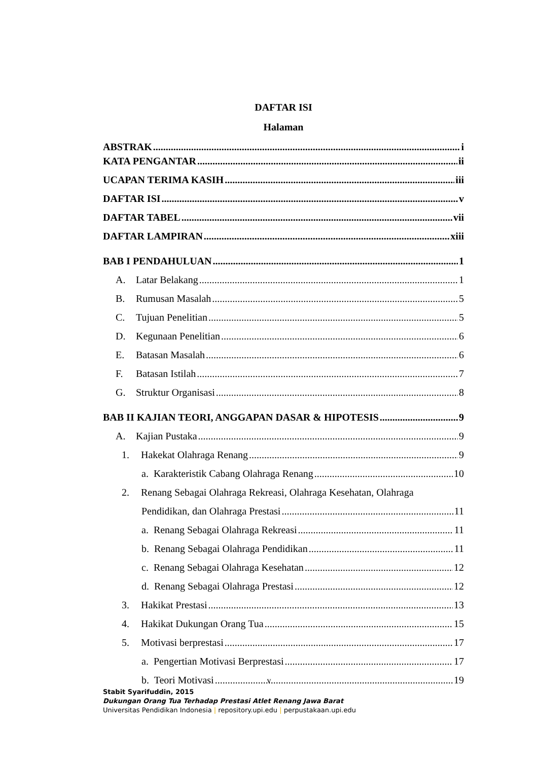DAFTAR ISI
Halaman
ABSTRAK i
KATA PENGANTAR ii
UCAPAN TERIMA KASIH iii
DAFTAR ISI v
DAFTAR TABEL vii
DAFTAR LAMPIRAN xiii
BAB I PENDAHULUAN 1
A. Latar Belakang 1
B. Rumusan Masalah 5
C. Tujuan Penelitian 5
D. Kegunaan Penelitian 6
E. Batasan Masalah 6
F. Batasan Istilah 7
G. Struktur Organisasi 8
BAB II KAJIAN TEORI, ANGGAPAN DASAR & HIPOTESIS 9
A. Kajian Pustaka 9
1. Hakekat Olahraga Renang 9
a. Karakteristik Cabang Olahraga Renang 10
2. Renang Sebagai Olahraga Rekreasi, Olahraga Kesehatan, Olahraga
Pendidikan, dan Olahraga Prestasi 11
a. Renang Sebagai Olahraga Rekreasi 11
b. Renang Sebagai Olahraga Pendidikan 11
c. Renang Sebagai Olahraga Kesehatan 12
d. Renang Sebagai Olahraga Prestasi 12
3. Hakikat Prestasi 13
4. Hakikat Dukungan Orang Tua 15
5. Motivasi berprestasi 17
a. Pengertian Motivasi Berprestasi 17
b. Teori Motivasi 19
v
Stabit Syarifuddin, 2015
Dukungan Orang Tua Terhadap Prestasi Atlet Renang Jawa Barat
Universitas Pendidikan Indonesia | repository.upi.edu | perpustakaan.upi.edu